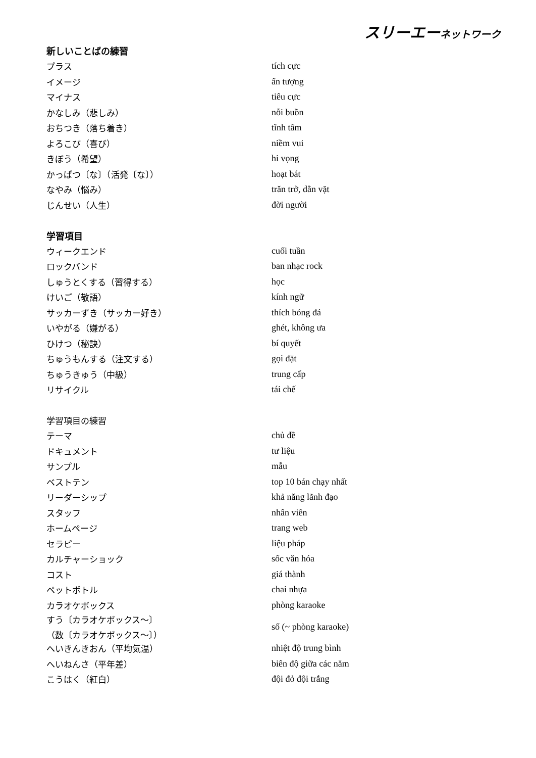スリーエーネットワーク
| 新しいことばの練習 | |
| プラス | tích cực |
| イメージ | ấn tượng |
| マイナス | tiêu cực |
| かなしみ（悲しみ） | nỗi buồn |
| おちつき（落ち着き） | tĩnh tâm |
| よろこび（喜び） | niềm vui |
| きぼう（希望） | hi vọng |
| かっぱつ〔な〕（活発〔な〕） | hoạt bát |
| なやみ（悩み） | trăn trở, dằn vặt |
| じんせい（人生） | đời người |
| 学習項目 | |
| ウィークエンド | cuối tuần |
| ロックバンド | ban nhạc rock |
| しゅうとくする（習得する） | học |
| けいご（敬語） | kính ngữ |
| サッカーずき（サッカー好き） | thích bóng đá |
| いやがる（嫌がる） | ghét, không ưa |
| ひけつ（秘訣） | bí quyết |
| ちゅうもんする（注文する） | gọi đặt |
| ちゅうきゅう（中級） | trung cấp |
| リサイクル | tái chế |
| 学習項目の練習 | |
| テーマ | chủ đề |
| ドキュメント | tư liệu |
| サンプル | mẫu |
| ベストテン | top 10 bán chạy nhất |
| リーダーシップ | khả năng lãnh đạo |
| スタッフ | nhân viên |
| ホームページ | trang web |
| セラピー | liệu pháp |
| カルチャーショック | sốc văn hóa |
| コスト | giá thành |
| ペットボトル | chai nhựa |
| カラオケボックス | phòng karaoke |
| すう〔カラオケボックス～〕 （数〔カラオケボックス～〕） | số (~ phòng karaoke) |
| へいきんきおん（平均気温） | nhiệt độ trung bình |
| へいねんさ（平年差） | biên độ giữa các năm |
| こうはく（紅白） | đội đỏ đội trắng |